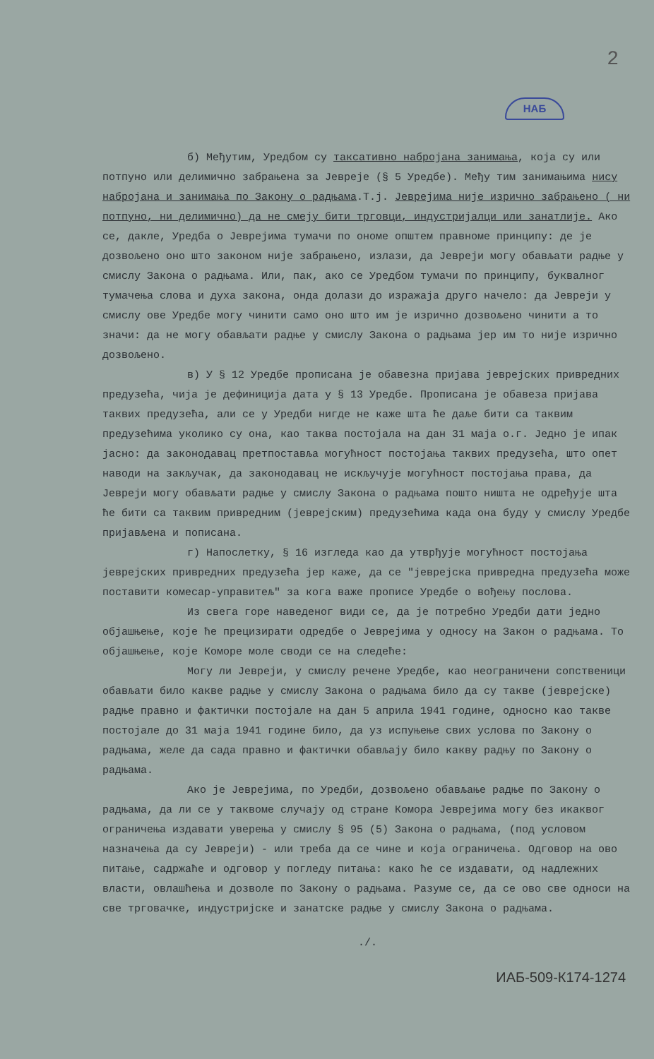2
НАБ
б) Међутим, Уредбом су таксативно набројана занимања, која су или потпуно или делимично забрањена за Јевреје (§ 5 Уредбе). Међу тим занимањима нису набројана и занимања по Закону о радњама.Т.ј. Јеврејима није изрично забрањено ( ни потпуно, ни делимично) да не смеју бити трговци, индустријалци или занатлије. Ако се, дакле, Уредба о Јеврејима тумачи по ономе општем правноме принципу: де је дозвољено оно што законом није забрањено, излази, да Јевреји могу обављати радње у смислу Закона о радњама. Или, пак, ако се Уредбом тумачи по принципу, буквалног тумачења слова и духа закона, онда долази до изражаја друго начело: да Јевреји у смислу ове Уредбе могу чинити само оно што им је изрично дозвољено чинити а то значи: да не могу обављати радње у смислу Закона о радњама јер им то није изрично дозвољено.
в) У § 12 Уредбе прописана је обавезна пријава јеврејских привредних предузећа, чија је дефиниција дата у § 13 Уредбе. Прописана је обавеза пријава таквих предузећа, али се у Уредби нигде не каже шта ће даље бити са таквим предузећима уколико су она, као таква постојала на дан 31 маја о.г. Једно је ипак јасно: да законодавац претпоставља могућност постојања таквих предузећа, што опет наводи на закључак, да законодавац не искључује могућност постојања права, да Јевреји могу обављати радње у смислу Закона о радњама пошто ништа не одређује шта ће бити са таквим привредним (јеврејским) предузећима када она буду у смислу Уредбе пријављена и пописана.
г) Напослетку, § 16 изгледа као да утврђује могућност постојања јеврејских привредних предузећа јер каже, да се "јеврејска привредна предузећа може поставити комесар-управитељ" за кога важе прописе Уредбе о вођењу послова.
Из свега горе наведеног види се, да је потребно Уредби дати једно објашњење, које ће прецизирати одредбе о Јеврејима у односу на Закон о радњама. То објашњење, које Коморе моле своди се на следеће:
Могу ли Јевреји, у смислу речене Уредбе, као неограничени сопственици обављати било какве радње у смислу Закона о радњама било да су такве (јеврејске) радње правно и фактички постојале на дан 5 априла 1941 године, односно као такве постојале до 31 маја 1941 године било, да уз испуњење свих услова по Закону о радњама, желе да сада правно и фактички обављају било какву радњу по Закону о радњама.
Ако је Јеврејима, по Уредби, дозвољено обављање радње по Закону о радњама, да ли се у таквоме случају од стране Комора Јеврејима могу без икаквог ограничења издавати уверења у смислу § 95 (5) Закона о радњама, (под условом назначења да су Јевреји) - или треба да се чине и која ограничења. Одговор на ово питање, садржаће и одговор у погледу питања: како ће се издавати, од надлежних власти, овлашћења и дозволе по Закону о радњама. Разуме се, да се ово све односи на све трговачке, индустријске и занатске радње у смислу Закона о радњама.
./.
ИАБ-509-К174-1274